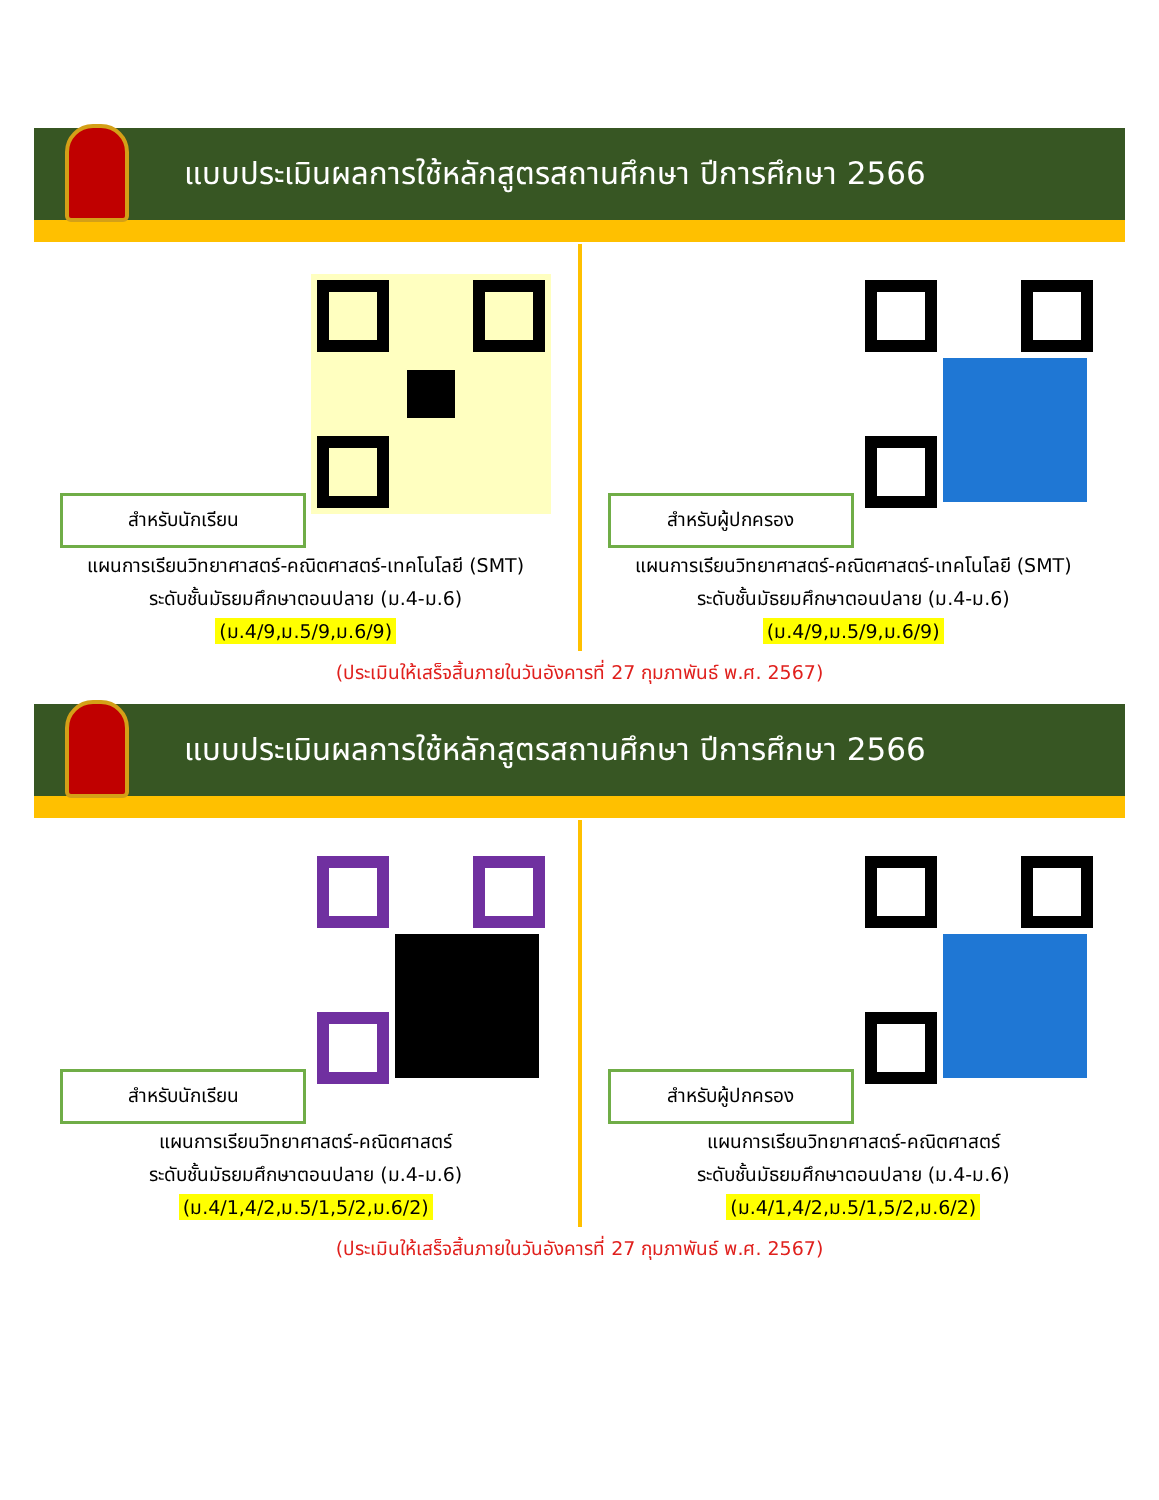แบบประเมินผลการใช้หลักสูตรสถานศึกษา ปีการศึกษา 2566
สำหรับนักเรียน
แผนการเรียนวิทยาศาสตร์-คณิตศาสตร์-เทคโนโลยี (SMT)
ระดับชั้นมัธยมศึกษาตอนปลาย (ม.4-ม.6)
(ม.4/9,ม.5/9,ม.6/9)
สำหรับผู้ปกครอง
แผนการเรียนวิทยาศาสตร์-คณิตศาสตร์-เทคโนโลยี (SMT)
ระดับชั้นมัธยมศึกษาตอนปลาย (ม.4-ม.6)
(ม.4/9,ม.5/9,ม.6/9)
(ประเมินให้เสร็จสิ้นภายในวันอังคารที่ 27 กุมภาพันธ์ พ.ศ. 2567)
แบบประเมินผลการใช้หลักสูตรสถานศึกษา ปีการศึกษา 2566
สำหรับนักเรียน
แผนการเรียนวิทยาศาสตร์-คณิตศาสตร์
ระดับชั้นมัธยมศึกษาตอนปลาย (ม.4-ม.6)
(ม.4/1,4/2,ม.5/1,5/2,ม.6/2)
สำหรับผู้ปกครอง
แผนการเรียนวิทยาศาสตร์-คณิตศาสตร์
ระดับชั้นมัธยมศึกษาตอนปลาย (ม.4-ม.6)
(ม.4/1,4/2,ม.5/1,5/2,ม.6/2)
(ประเมินให้เสร็จสิ้นภายในวันอังคารที่ 27 กุมภาพันธ์ พ.ศ. 2567)